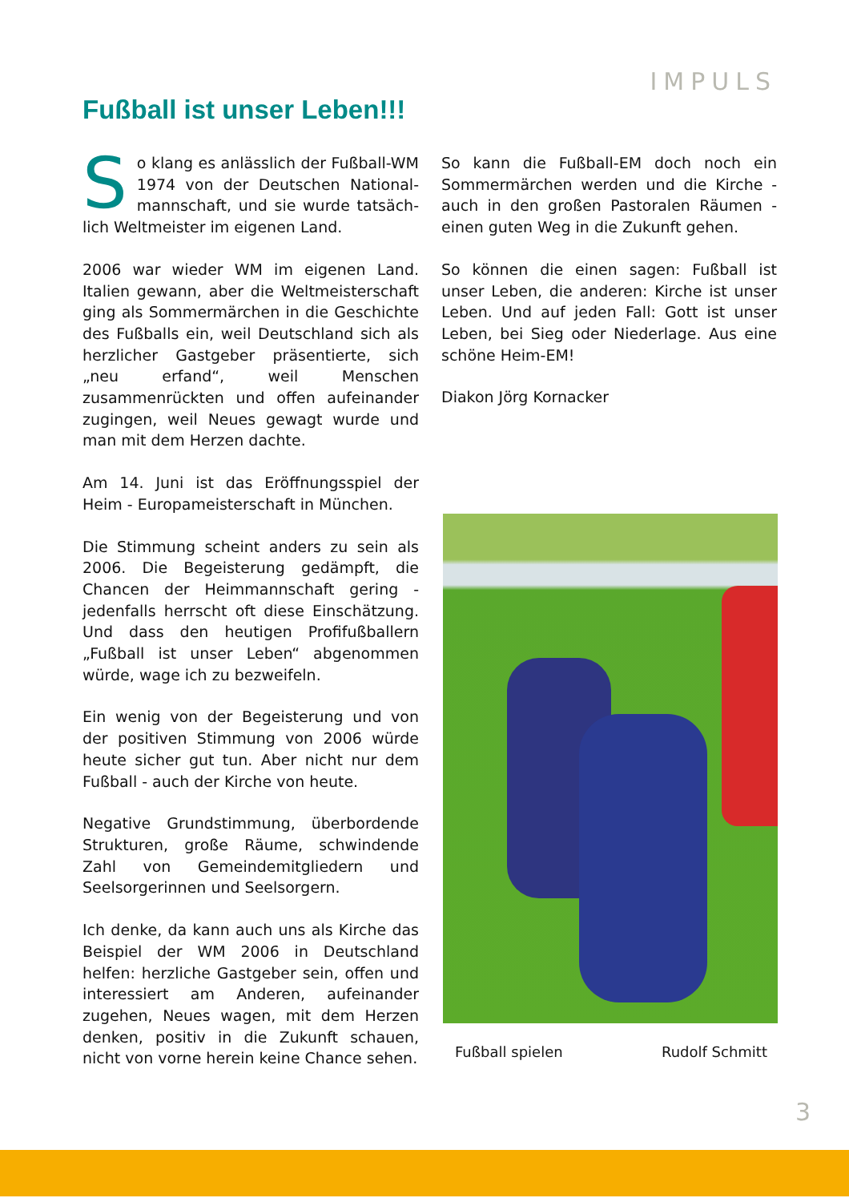IMPULS
Fußball ist unser Leben!!!
So klang es anlässlich der Fußball-WM 1974 von der Deutschen National­mannschaft, und sie wurde tatsäch­lich Weltmeister im eigenen Land.
2006 war wieder WM im eigenen Land. Italien gewann, aber die Weltmeisterschaft ging als Sommermärchen in die Geschichte des Fußballs ein, weil Deutschland sich als herzlicher Gastgeber präsentierte, sich „neu erfand“, weil Menschen zusammenrückten und offen aufeinander zugingen, weil Neues gewagt wurde und man mit dem Herzen dachte.
Am 14. Juni ist das Eröffnungsspiel der Heim - Europameisterschaft in München.
Die Stimmung scheint anders zu sein als 2006. Die Begeisterung gedämpft, die Chancen der Heimmannschaft gering - jedenfalls herrscht oft diese Einschätzung. Und dass den heutigen Profifußballern „Fußball ist unser Leben“ abgenommen würde, wage ich zu bezweifeln.
Ein wenig von der Begeisterung und von der positiven Stimmung von 2006 würde heute sicher gut tun. Aber nicht nur dem Fußball - auch der Kirche von heute.
Negative Grundstimmung, überbordende Strukturen, große Räume, schwindende Zahl von Gemeindemitgliedern und Seelsorgerinnen und Seelsorgern.
Ich denke, da kann auch uns als Kirche das Beispiel der WM 2006 in Deutschland helfen: herzliche Gastgeber sein, offen und interessiert am Anderen, aufeinander zugehen, Neues wagen, mit dem Herzen denken, positiv in die Zukunft schauen, nicht von vorne herein keine Chance sehen.
So kann die Fußball-EM doch noch ein Sommermärchen werden und die Kirche - auch in den großen Pastoralen Räumen - einen guten Weg in die Zukunft gehen.
So können die einen sagen: Fußball ist unser Leben, die anderen: Kirche ist unser Leben. Und auf jeden Fall: Gott ist unser Leben, bei Sieg oder Niederlage. Aus eine schöne Heim-EM!
Diakon Jörg Kornacker
Fußball spielen Rudolf Schmitt
3